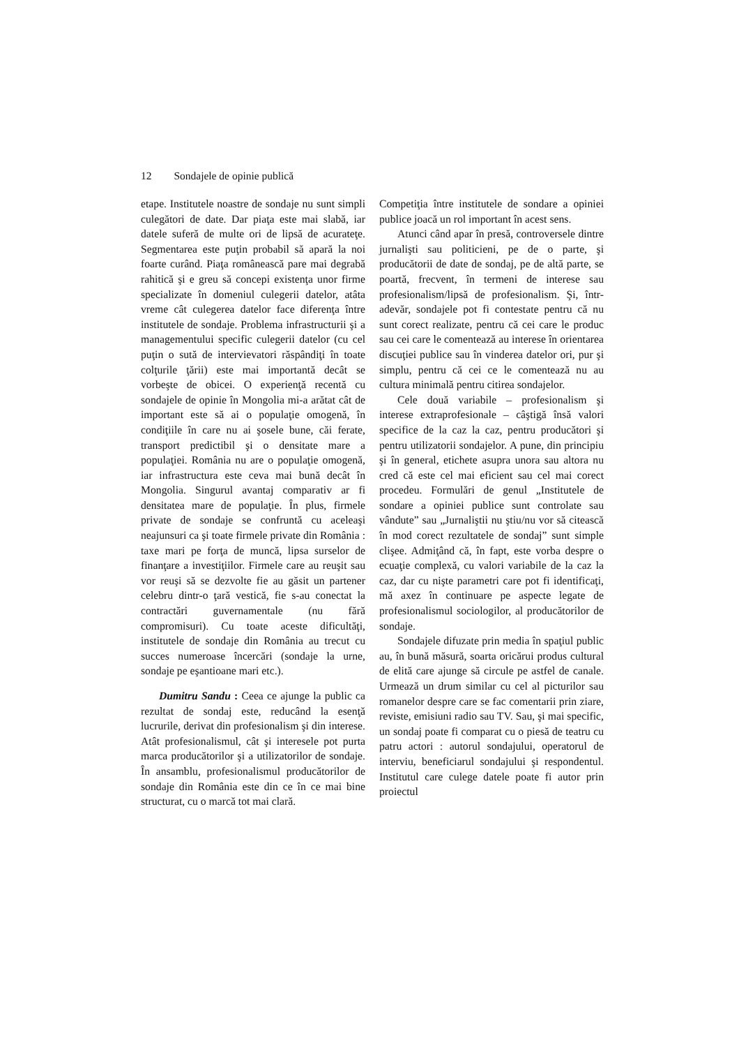12 Sondajele de opinie publică
etape. Institutele noastre de sondaje nu sunt simpli culegători de date. Dar piaţa este mai slabă, iar datele suferă de multe ori de lipsă de acurateţe. Segmentarea este puţin probabil să apară la noi foarte curând. Piaţa românească pare mai degrabă rahitică şi e greu să concepi existenţa unor firme specializate în domeniul culegerii datelor, atâta vreme cât culegerea datelor face diferenţa între institutele de sondaje. Problema infrastructurii şi a managementului specific culegerii datelor (cu cel puţin o sută de intervievatori răspândiţi în toate colţurile ţării) este mai importantă decât se vorbeşte de obicei. O experienţă recentă cu sondajele de opinie în Mongolia mi-a arătat cât de important este să ai o populaţie omogenă, în condiţiile în care nu ai şosele bune, căi ferate, transport predictibil şi o densitate mare a populaţiei. România nu are o populaţie omogenă, iar infrastructura este ceva mai bună decât în Mongolia. Singurul avantaj comparativ ar fi densitatea mare de populaţie. În plus, firmele private de sondaje se confruntă cu aceleaşi neajunsuri ca şi toate firmele private din România : taxe mari pe forţa de muncă, lipsa surselor de finanţare a investiţiilor. Firmele care au reuşit sau vor reuşi să se dezvolte fie au găsit un partener celebru dintr-o ţară vestică, fie s-au conectat la contractări guvernamentale (nu fără compromisuri). Cu toate aceste dificultăţi, institutele de sondaje din România au trecut cu succes numeroase încercări (sondaje la urne, sondaje pe eşantioane mari etc.).
Dumitru Sandu : Ceea ce ajunge la public ca rezultat de sondaj este, reducând la esenţă lucrurile, derivat din profesionalism şi din interese. Atât profesionalismul, cât şi interesele pot purta marca producătorilor şi a utilizatorilor de sondaje. În ansamblu, profesionalismul producătorilor de sondaje din România este din ce în ce mai bine structurat, cu o marcă tot mai clară.
Competiţia între institutele de sondare a opiniei publice joacă un rol important în acest sens.
Atunci când apar în presă, controversele dintre jurnalişti sau politicieni, pe de o parte, şi producătorii de date de sondaj, pe de altă parte, se poartă, frecvent, în termeni de interese sau profesionalism/lipsă de profesionalism. Şi, într-adevăr, sondajele pot fi contestate pentru că nu sunt corect realizate, pentru că cei care le produc sau cei care le comentează au interese în orientarea discuţiei publice sau în vinderea datelor ori, pur şi simplu, pentru că cei ce le comentează nu au cultura minimală pentru citirea sondajelor.
Cele două variabile – profesionalism şi interese extraprofesionale – câştigă însă valori specifice de la caz la caz, pentru producători şi pentru utilizatorii sondajelor. A pune, din principiu şi în general, etichete asupra unora sau altora nu cred că este cel mai eficient sau cel mai corect procedeu. Formulări de genul „Institutele de sondare a opiniei publice sunt controlate sau vândute” sau „Jurnaliştii nu ştiu/nu vor să citească în mod corect rezultatele de sondaj” sunt simple clişee. Admiţând că, în fapt, este vorba despre o ecuaţie complexă, cu valori variabile de la caz la caz, dar cu nişte parametri care pot fi identificaţi, mă axez în continuare pe aspecte legate de profesionalismul sociologilor, al producătorilor de sondaje.
Sondajele difuzate prin media în spaţiul public au, în bună măsură, soarta oricărui produs cultural de elită care ajunge să circule pe astfel de canale. Urmează un drum similar cu cel al picturilor sau romanelor despre care se fac comentarii prin ziare, reviste, emisiuni radio sau TV. Sau, şi mai specific, un sondaj poate fi comparat cu o piesă de teatru cu patru actori : autorul sondajului, operatorul de interviu, beneficiarul sondajului şi respondentul. Institutul care culege datele poate fi autor prin proiectul